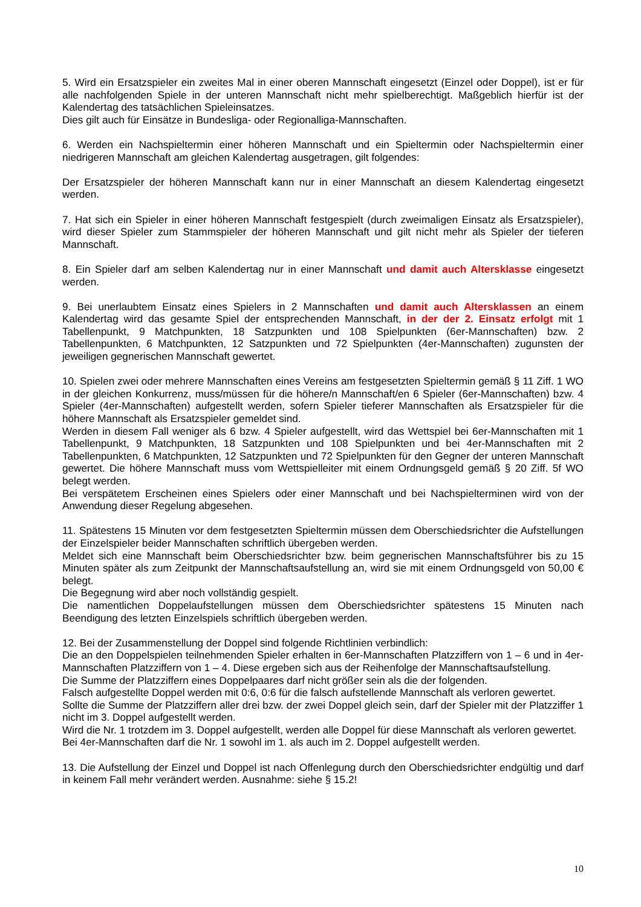5. Wird ein Ersatzspieler ein zweites Mal in einer oberen Mannschaft eingesetzt (Einzel oder Doppel), ist er für alle nachfolgenden Spiele in der unteren Mannschaft nicht mehr spielberechtigt. Maßgeblich hierfür ist der Kalendertag des tatsächlichen Spieleinsatzes.
Dies gilt auch für Einsätze in Bundesliga- oder Regionalliga-Mannschaften.
6. Werden ein Nachspieltermin einer höheren Mannschaft und ein Spieltermin oder Nachspieltermin einer niedrigeren Mannschaft am gleichen Kalendertag ausgetragen, gilt folgendes:
Der Ersatzspieler der höheren Mannschaft kann nur in einer Mannschaft an diesem Kalendertag eingesetzt werden.
7. Hat sich ein Spieler in einer höheren Mannschaft festgespielt (durch zweimaligen Einsatz als Ersatzspieler), wird dieser Spieler zum Stammspieler der höheren Mannschaft und gilt nicht mehr als Spieler der tieferen Mannschaft.
8. Ein Spieler darf am selben Kalendertag nur in einer Mannschaft und damit auch Altersklasse eingesetzt werden.
9. Bei unerlaubtem Einsatz eines Spielers in 2 Mannschaften und damit auch Altersklassen an einem Kalendertag wird das gesamte Spiel der entsprechenden Mannschaft, in der der 2. Einsatz erfolgt mit 1 Tabellenpunkt, 9 Matchpunkten, 18 Satzpunkten und 108 Spielpunkten (6er-Mannschaften) bzw. 2 Tabellenpunkten, 6 Matchpunkten, 12 Satzpunkten und 72 Spielpunkten (4er-Mannschaften) zugunsten der jeweiligen gegnerischen Mannschaft gewertet.
10. Spielen zwei oder mehrere Mannschaften eines Vereins am festgesetzten Spieltermin gemäß § 11 Ziff. 1 WO in der gleichen Konkurrenz, muss/müssen für die höhere/n Mannschaft/en 6 Spieler (6er-Mannschaften) bzw. 4 Spieler (4er-Mannschaften) aufgestellt werden, sofern Spieler tieferer Mannschaften als Ersatzspieler für die höhere Mannschaft als Ersatzspieler gemeldet sind.
Werden in diesem Fall weniger als 6 bzw. 4 Spieler aufgestellt, wird das Wettspiel bei 6er-Mannschaften mit 1 Tabellenpunkt, 9 Matchpunkten, 18 Satzpunkten und 108 Spielpunkten und bei 4er-Mannschaften mit 2 Tabellenpunkten, 6 Matchpunkten, 12 Satzpunkten und 72 Spielpunkten für den Gegner der unteren Mannschaft gewertet. Die höhere Mannschaft muss vom Wettspielleiter mit einem Ordnungsgeld gemäß § 20 Ziff. 5f WO belegt werden.
Bei verspätetem Erscheinen eines Spielers oder einer Mannschaft und bei Nachspielterminen wird von der Anwendung dieser Regelung abgesehen.
11. Spätestens 15 Minuten vor dem festgesetzten Spieltermin müssen dem Oberschiedsrichter die Aufstellungen der Einzelspieler beider Mannschaften schriftlich übergeben werden.
Meldet sich eine Mannschaft beim Oberschiedsrichter bzw. beim gegnerischen Mannschaftsführer bis zu 15 Minuten später als zum Zeitpunkt der Mannschaftsaufstellung an, wird sie mit einem Ordnungsgeld von 50,00 € belegt.
Die Begegnung wird aber noch vollständig gespielt.
Die namentlichen Doppelaufstellungen müssen dem Oberschiedsrichter spätestens 15 Minuten nach Beendigung des letzten Einzelspiels schriftlich übergeben werden.
12. Bei der Zusammenstellung der Doppel sind folgende Richtlinien verbindlich:
Die an den Doppelspielen teilnehmenden Spieler erhalten in 6er-Mannschaften Platzziffern von 1 – 6 und in 4er-Mannschaften Platzziffern von 1 – 4. Diese ergeben sich aus der Reihenfolge der Mannschaftsaufstellung.
Die Summe der Platzziffern eines Doppelpaares darf nicht größer sein als die der folgenden.
Falsch aufgestellte Doppel werden mit 0:6, 0:6 für die falsch aufstellende Mannschaft als verloren gewertet.
Sollte die Summe der Platzziffern aller drei bzw. der zwei Doppel gleich sein, darf der Spieler mit der Platzziffer 1 nicht im 3. Doppel aufgestellt werden.
Wird die Nr. 1 trotzdem im 3. Doppel aufgestellt, werden alle Doppel für diese Mannschaft als verloren gewertet.
Bei 4er-Mannschaften darf die Nr. 1 sowohl im 1. als auch im 2. Doppel aufgestellt werden.
13. Die Aufstellung der Einzel und Doppel ist nach Offenlegung durch den Oberschiedsrichter endgültig und darf in keinem Fall mehr verändert werden. Ausnahme: siehe § 15.2!
10